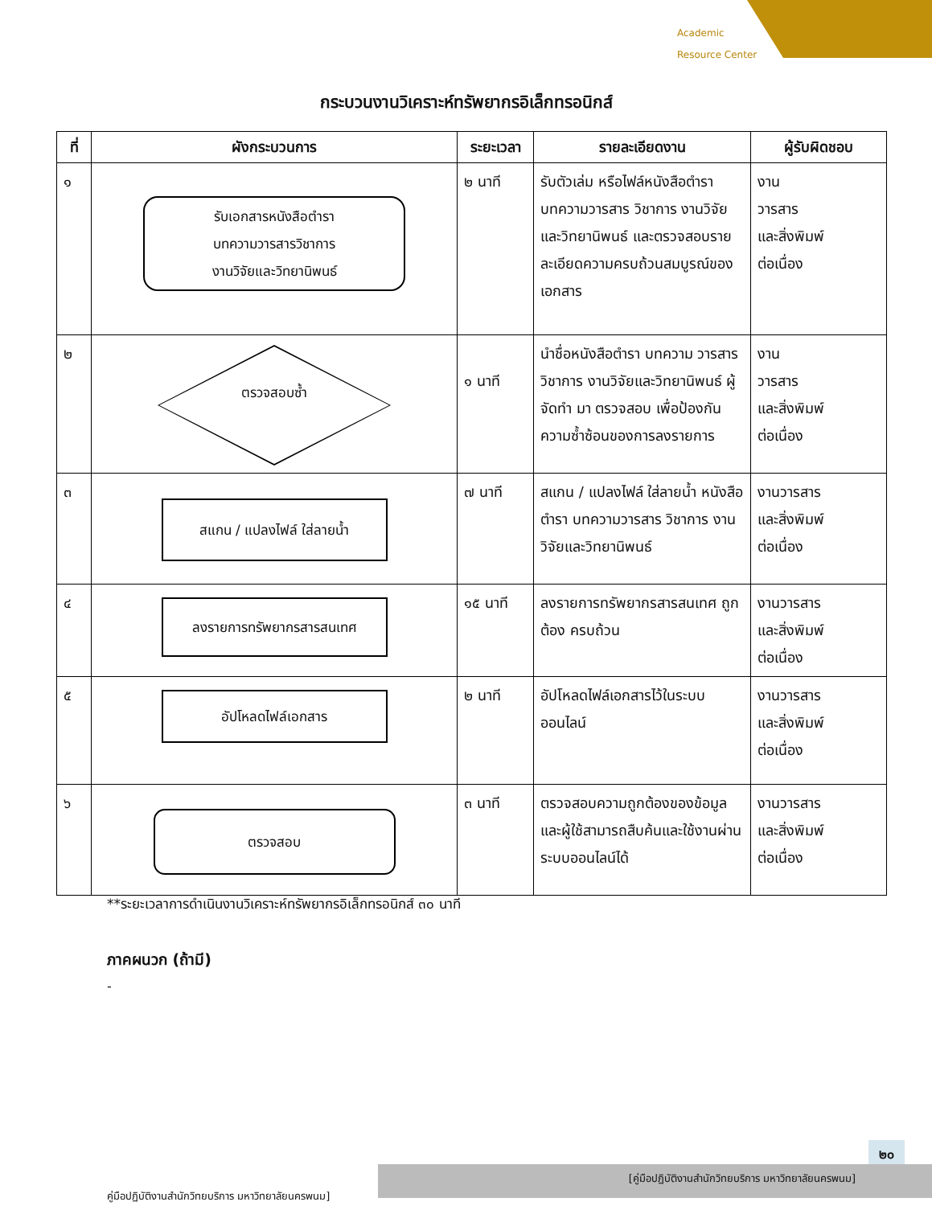Academic
Resource Center
กระบวนงานวิเคราะห์ทรัพยากรอิเล็กทรอนิกส์
| ที่ | ผังกระบวนการ | ระยะเวลา | รายละเอียดงาน | ผู้รับผิดชอบ |
| --- | --- | --- | --- | --- |
| ๑ | รับเอกสารหนังสือตำรา บทความวารสารวิชาการ งานวิจัยและวิทยานิพนธ์ | ๒ นาที | รับตัวเล่ม หรือไฟล์หนังสือตำรา บทความวารสาร วิชาการ งานวิจัยและวิทยานิพนธ์ และตรวจสอบรายละเอียดความครบถ้วนสมบูรณ์ของเอกสาร | งาน วารสาร และสิ่งพิมพ์ ต่อเนื่อง |
| ๒ | ตรวจสอบซ้ำ | ๑ นาที | นำชื่อหนังสือตำรา บทความ วารสาร วิชาการ งานวิจัยและวิทยานิพนธ์ ผู้จัดทำ มา ตรวจสอบ เพื่อป้องกันความซ้ำซ้อนของการลงรายการ | งาน วารสาร และสิ่งพิมพ์ ต่อเนื่อง |
| ๓ | สแกน / แปลงไฟล์ ใส่ลายน้ำ | ๗ นาที | สแกน / แปลงไฟล์ ใส่ลายน้ำ หนังสือตำรา บทความวารสาร วิชาการ งานวิจัยและวิทยานิพนธ์ | งานวารสาร และสิ่งพิมพ์ ต่อเนื่อง |
| ๔ | ลงรายการทรัพยากรสารสนเทศ | ๑๕ นาที | ลงรายการทรัพยากรสารสนเทศ ถูกต้อง ครบถ้วน | งานวารสาร และสิ่งพิมพ์ ต่อเนื่อง |
| ๕ | อัปโหลดไฟล์เอกสาร | ๒ นาที | อัปโหลดไฟล์เอกสารไว้ในระบบออนไลน์ | งานวารสาร และสิ่งพิมพ์ ต่อเนื่อง |
| ๖ | ตรวจสอบ | ๓ นาที | ตรวจสอบความถูกต้องของข้อมูล และผู้ใช้สามารถสืบค้นและใช้งานผ่านระบบออนไลน์ได้ | งานวารสาร และสิ่งพิมพ์ ต่อเนื่อง |
**ระยะเวลาการดำเนินงานวิเคราะห์ทรัพยากรอิเล็กทรอนิกส์ ๓๐ นาที
ภาคผนวก (ถ้ามี)
-
๒๐
[คู่มือปฏิบัติงานสำนักวิทยบริการ มหาวิทยาลัยนครพนม]
คู่มือปฏิบัติงานสำนักวิทยบริการ มหาวิทยาลัยนครพนม]